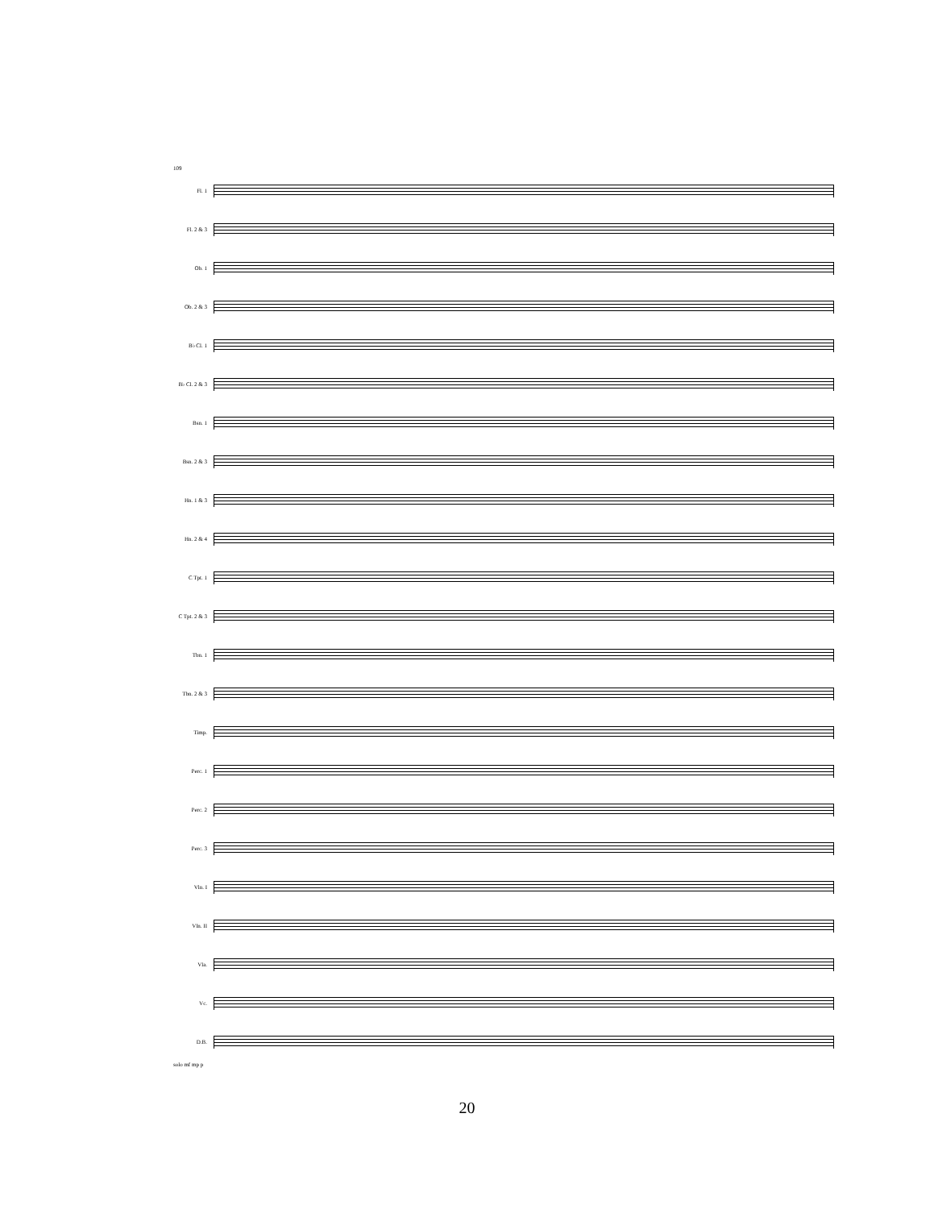109
Fl. 1
Fl. 2 & 3
Ob. 1
Ob. 2 & 3
B♭ Cl. 1
B♭ Cl. 2 & 3
Bsn. 1
Bsn. 2 & 3
Hn. 1 & 3
Hn. 2 & 4
C Tpt. 1
C Tpt. 2 & 3
Tbn. 1
Tbn. 2 & 3
Timp.
Perc. 1
Perc. 2
Perc. 3
Vln. I
Vln. II
Vla.
Vc.
D.B.
solo mf mp p
20